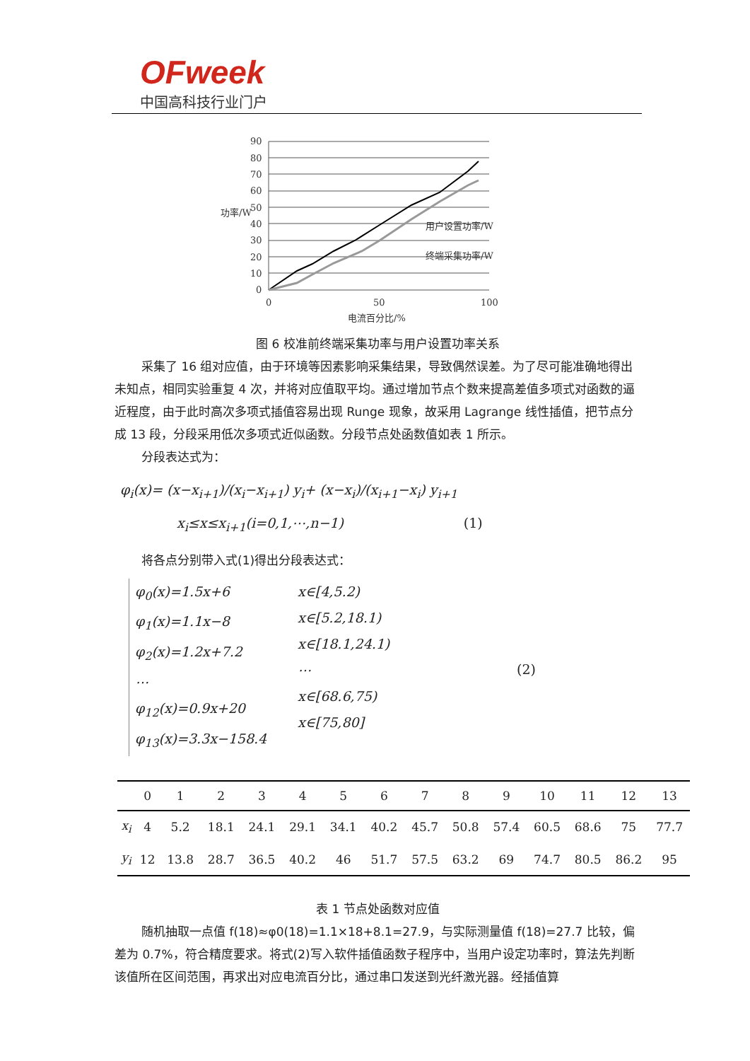OFweek
中国高科技行业门户
90
80
70
60
50
40
30
20
10
0
0
50
100
电流百分比/%
功率/W
用户设置功率/W
终端采集功率/W
图 6 校准前终端采集功率与用户设置功率关系
采集了 16 组对应值，由于环境等因素影响采集结果，导致偶然误差。为了尽可能准确地得出未知点，相同实验重复 4 次，并将对应值取平均。通过增加节点个数来提高差值多项式对函数的逼近程度，由于此时高次多项式插值容易出现 Runge 现象，故采用 Lagrange 线性插值，把节点分成 13 段，分段采用低次多项式近似函数。分段节点处函数值如表 1 所示。
分段表达式为：
φ<sub>i</sub>(x)= (x−x<sub>i+1</sub>)/(x<sub>i</sub>−x<sub>i+1</sub>) y<sub>i</sub>+ (x−x<sub>i</sub>)/(x<sub>i+1</sub>−x<sub>i</sub>) y<sub>i+1</sub>
x<sub>i</sub>≤x≤x<sub>i+1</sub>(i=0,1,⋯,n−1) (1)
将各点分别带入式(1)得出分段表达式：
φ<sub>0</sub>(x)=1.5x+6
φ<sub>1</sub>(x)=1.1x−8
φ<sub>2</sub>(x)=1.2x+7.2
⋯
φ<sub>12</sub>(x)=0.9x+20
φ<sub>13</sub>(x)=3.3x−158.4
x∈[4,5.2)
x∈[5.2,18.1)
x∈[18.1,24.1)
⋯
x∈[68.6,75)
x∈[75,80]
(2)
| | 0 | 1 | 2 | 3 | 4 | 5 | 6 | 7 | 8 | 9 | 10 | 11 | 12 | 13 |
| --- | --- | --- | --- | --- | --- | --- | --- | --- | --- | --- | --- | --- | --- | --- |
| x<sub>i</sub> | 4 | 5.2 | 18.1 | 24.1 | 29.1 | 34.1 | 40.2 | 45.7 | 50.8 | 57.4 | 60.5 | 68.6 | 75 | 77.7 |
| y<sub>i</sub> | 12 | 13.8 | 28.7 | 36.5 | 40.2 | 46 | 51.7 | 57.5 | 63.2 | 69 | 74.7 | 80.5 | 86.2 | 95 |
表 1 节点处函数对应值
随机抽取一点值 f(18)≈φ0(18)=1.1×18+8.1=27.9，与实际测量值 f(18)=27.7 比较，偏差为 0.7%，符合精度要求。将式(2)写入软件插值函数子程序中，当用户设定功率时，算法先判断该值所在区间范围，再求出对应电流百分比，通过串口发送到光纤激光器。经插值算